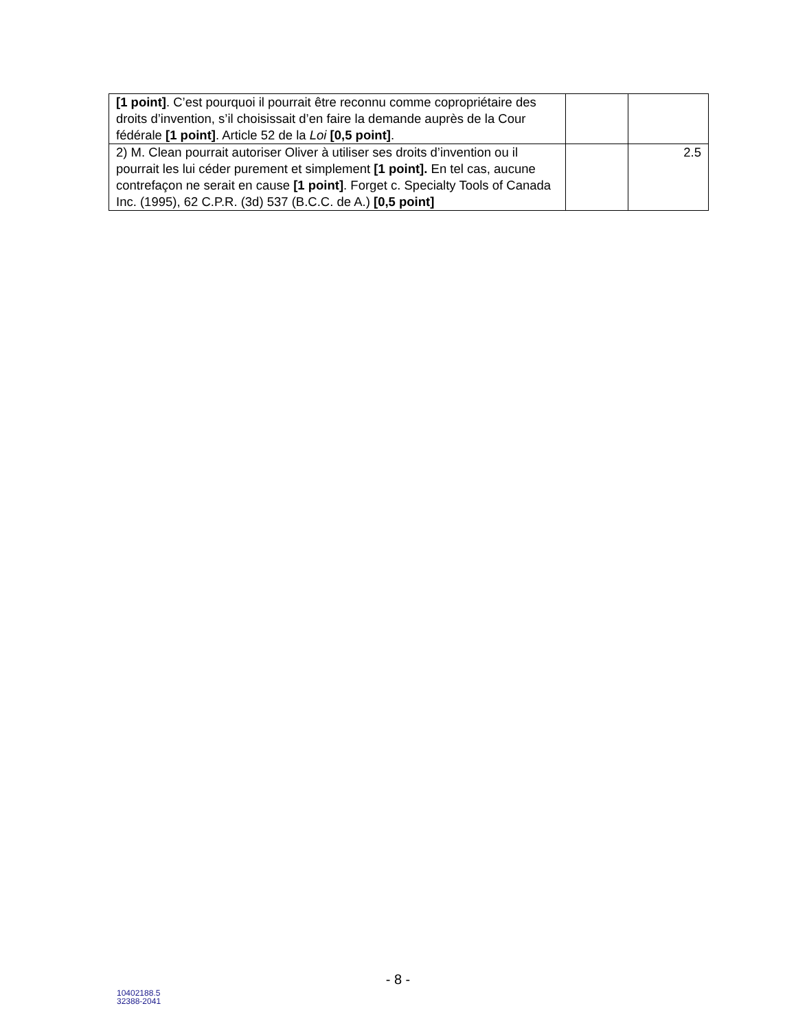| [1 point] . C’est pourquoi il pourrait être reconnu comme copropriétaire des droits d’invention, s’il choisissait d’en faire la demande auprès de la Cour fédérale [1 point] . Article 52 de la Loi [0,5 point] . | | |
| 2) M. Clean pourrait autoriser Oliver à utiliser ses droits d’invention ou il pourrait les lui céder purement et simplement [1 point]. En tel cas, aucune contrefaçon ne serait en cause [1 point] . Forget c. Specialty Tools of Canada Inc. (1995), 62 C.P.R. (3d) 537 (B.C.C. de A.) [0,5 point] | | 2.5 |
- 8 -
10402188.5
32388-2041